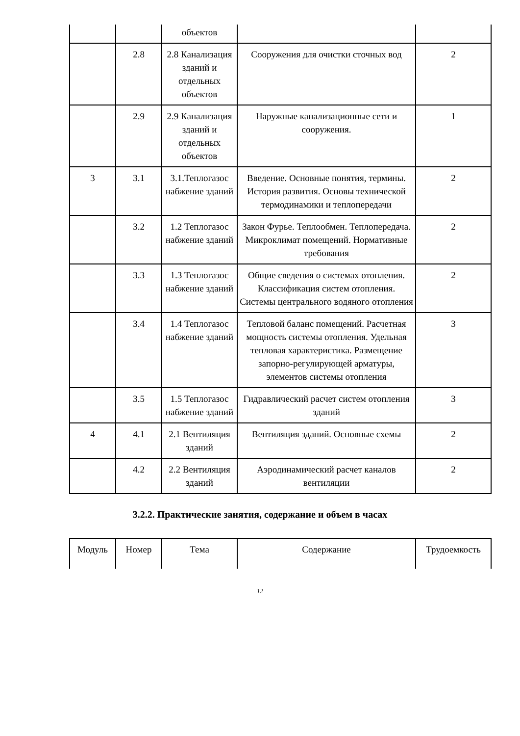| | | объектов | | |
| | 2.8 | 2.8 Канализация зданий и отдельных объектов | Сооружения для очистки сточных вод | 2 |
| | 2.9 | 2.9 Канализация зданий и отдельных объектов | Наружные канализационные сети и сооружения. | 1 |
| 3 | 3.1 | 3.1.Теплогазос набжение зданий | Введение. Основные понятия, термины. История развития. Основы технической термодинамики и теплопередачи | 2 |
| | 3.2 | 1.2 Теплогазос набжение зданий | Закон Фурье. Теплообмен. Теплопередача. Микроклимат помещений. Нормативные требования | 2 |
| | 3.3 | 1.3 Теплогазос набжение зданий | Общие сведения о системах отопления. Классификация систем отопления. Системы центрального водяного отопления | 2 |
| | 3.4 | 1.4 Теплогазос набжение зданий | Тепловой баланс помещений. Расчетная мощность системы отопления. Удельная тепловая характеристика. Размещение запорно-регулирующей арматуры, элементов системы отопления | 3 |
| | 3.5 | 1.5 Теплогазос набжение зданий | Гидравлический расчет систем отопления зданий | 3 |
| 4 | 4.1 | 2.1 Вентиляция зданий | Вентиляция зданий. Основные схемы | 2 |
| | 4.2 | 2.2 Вентиляция зданий | Аэродинамический расчет каналов вентиляции | 2 |
3.2.2. Практические занятия, содержание и объем в часах
| Модуль | Номер | Тема | Содержание | Трудоемкость |
12